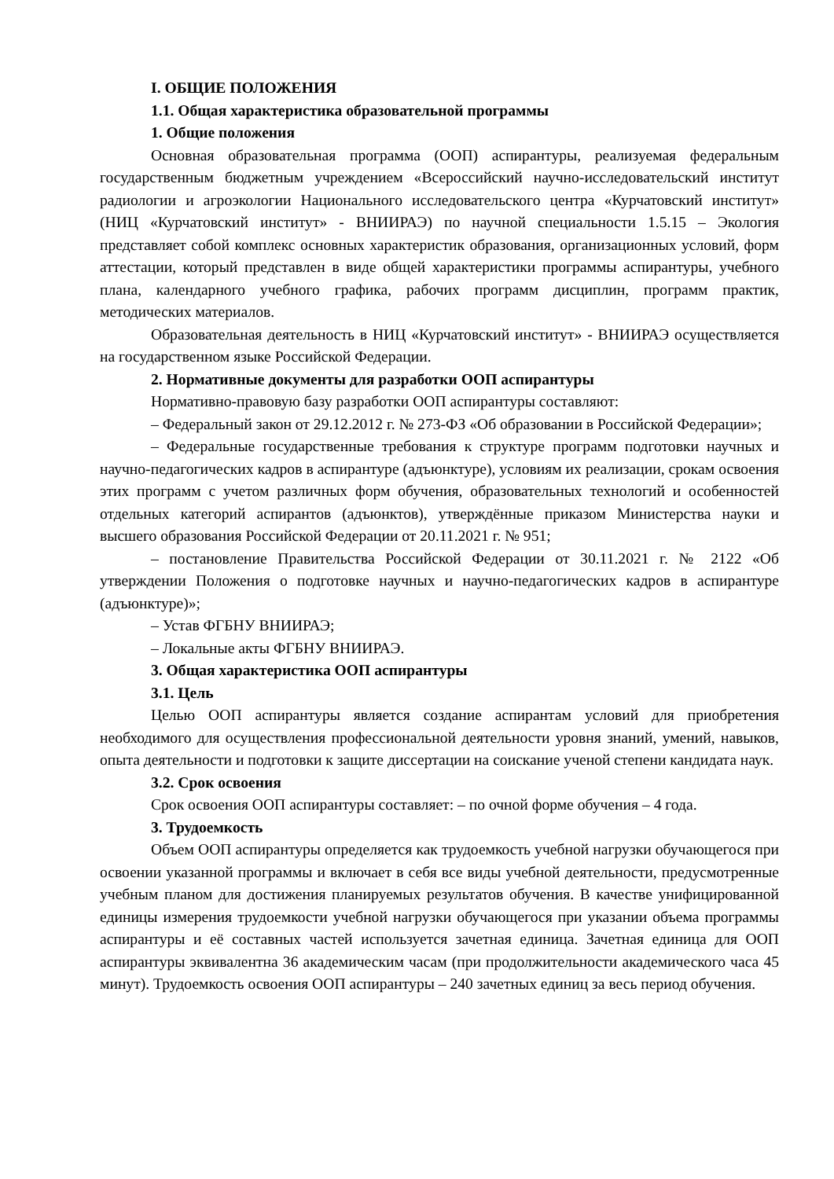I. ОБЩИЕ ПОЛОЖЕНИЯ
1.1. Общая характеристика образовательной программы
1. Общие положения
Основная образовательная программа (ООП) аспирантуры, реализуемая федеральным государственным бюджетным учреждением «Всероссийский научно-исследовательский институт радиологии и агроэкологии Национального исследовательского центра «Курчатовский институт» (НИЦ «Курчатовский институт» - ВНИИРАЭ) по научной специальности 1.5.15 – Экология представляет собой комплекс основных характеристик образования, организационных условий, форм аттестации, который представлен в виде общей характеристики программы аспирантуры, учебного плана, календарного учебного графика, рабочих программ дисциплин, программ практик, методических материалов.
Образовательная деятельность в НИЦ «Курчатовский институт» - ВНИИРАЭ осуществляется на государственном языке Российской Федерации.
2. Нормативные документы для разработки ООП аспирантуры
Нормативно-правовую базу разработки ООП аспирантуры составляют:
– Федеральный закон от 29.12.2012 г. № 273-ФЗ «Об образовании в Российской Федерации»;
– Федеральные государственные требования к структуре программ подготовки научных и научно-педагогических кадров в аспирантуре (адъюнктуре), условиям их реализации, срокам освоения этих программ с учетом различных форм обучения, образовательных технологий и особенностей отдельных категорий аспирантов (адъюнктов), утверждённые приказом Министерства науки и высшего образования Российской Федерации от 20.11.2021 г. № 951;
– постановление Правительства Российской Федерации от 30.11.2021 г. № 2122 «Об утверждении Положения о подготовке научных и научно-педагогических кадров в аспирантуре (адъюнктуре)»;
– Устав ФГБНУ ВНИИРАЭ;
– Локальные акты ФГБНУ ВНИИРАЭ.
3. Общая характеристика ООП аспирантуры
3.1. Цель
Целью ООП аспирантуры является создание аспирантам условий для приобретения необходимого для осуществления профессиональной деятельности уровня знаний, умений, навыков, опыта деятельности и подготовки к защите диссертации на соискание ученой степени кандидата наук.
3.2. Срок освоения
Срок освоения ООП аспирантуры составляет: – по очной форме обучения – 4 года.
3. Трудоемкость
Объем ООП аспирантуры определяется как трудоемкость учебной нагрузки обучающегося при освоении указанной программы и включает в себя все виды учебной деятельности, предусмотренные учебным планом для достижения планируемых результатов обучения. В качестве унифицированной единицы измерения трудоемкости учебной нагрузки обучающегося при указании объема программы аспирантуры и её составных частей используется зачетная единица. Зачетная единица для ООП аспирантуры эквивалентна 36 академическим часам (при продолжительности академического часа 45 минут). Трудоемкость освоения ООП аспирантуры – 240 зачетных единиц за весь период обучения.